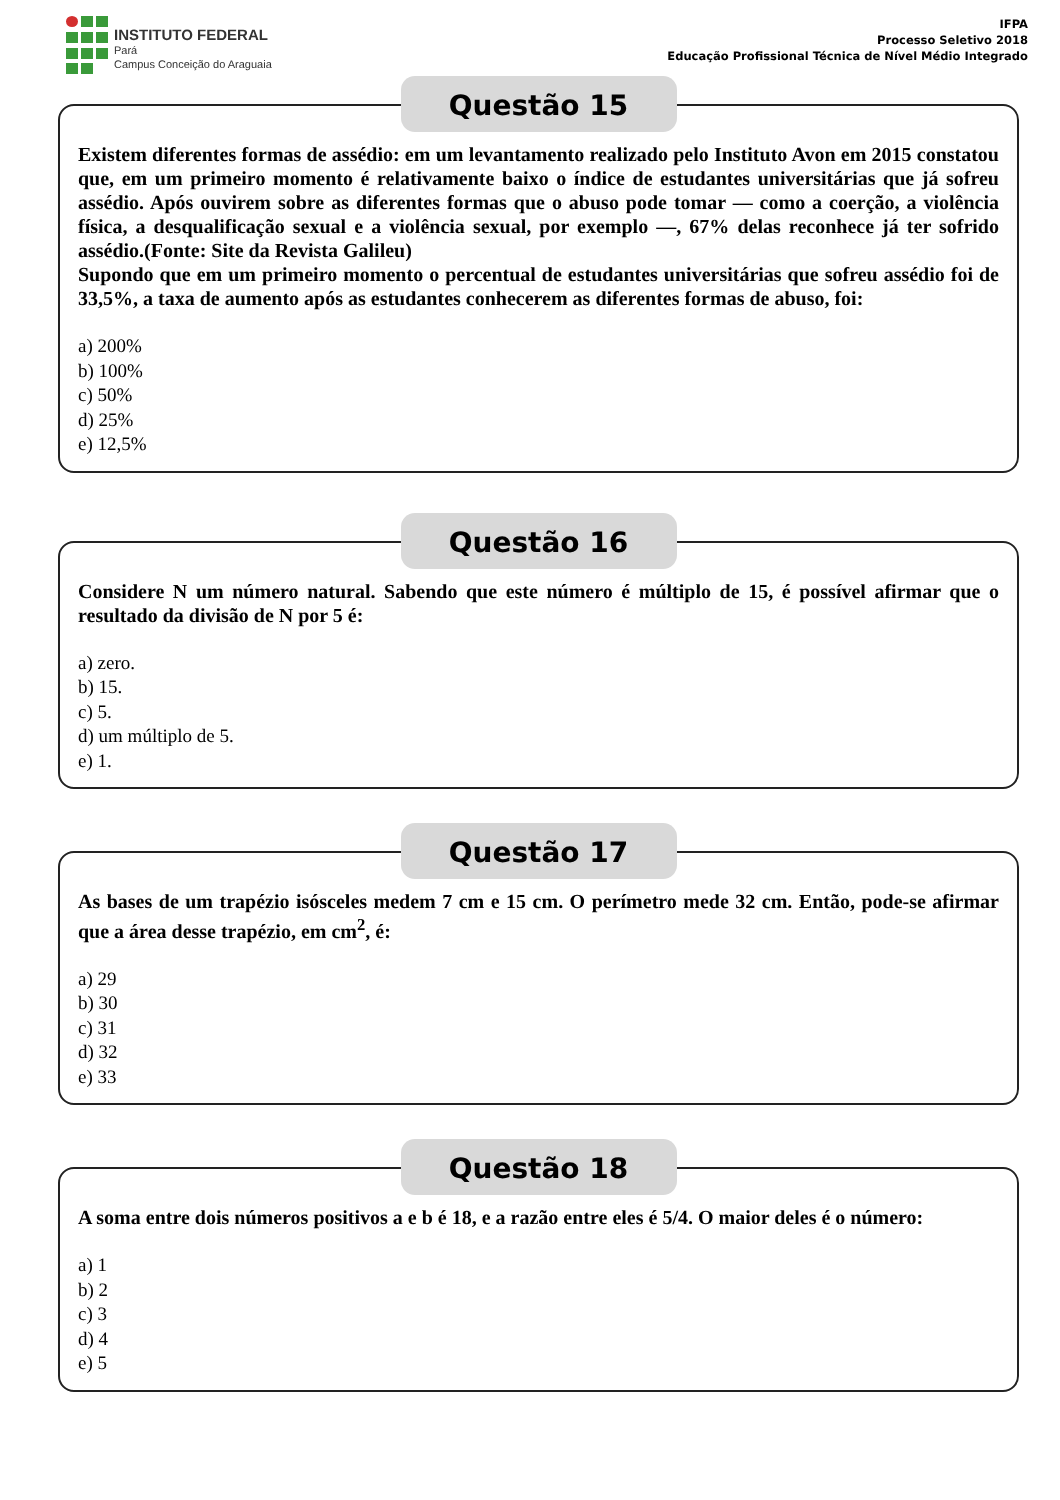INSTITUTO FEDERAL
Pará
Campus Conceição do Araguaia
IFPA
Processo Seletivo 2018
Educação Profissional Técnica de Nível Médio Integrado
Questão 15
Existem diferentes formas de assédio: em um levantamento realizado pelo Instituto Avon em 2015 constatou que, em um primeiro momento é relativamente baixo o índice de estudantes universitárias que já sofreu assédio. Após ouvirem sobre as diferentes formas que o abuso pode tomar — como a coerção, a violência física, a desqualificação sexual e a violência sexual, por exemplo —, 67% delas reconhece já ter sofrido assédio.(Fonte: Site da Revista Galileu)
Supondo que em um primeiro momento o percentual de estudantes universitárias que sofreu assédio foi de 33,5%, a taxa de aumento após as estudantes conhecerem as diferentes formas de abuso, foi:
a) 200%
b) 100%
c) 50%
d) 25%
e) 12,5%
Questão 16
Considere N um número natural. Sabendo que este número é múltiplo de 15, é possível afirmar que o resultado da divisão de N por 5 é:
a) zero.
b) 15.
c) 5.
d) um múltiplo de 5.
e) 1.
Questão 17
As bases de um trapézio isósceles medem 7 cm e 15 cm. O perímetro mede 32 cm. Então, pode-se afirmar que a área desse trapézio, em cm<sup>2</sup>, é:
a) 29
b) 30
c) 31
d) 32
e) 33
Questão 18
A soma entre dois números positivos a e b é 18, e a razão entre eles é 5/4. O maior deles é o número:
a) 1
b) 2
c) 3
d) 4
e) 5